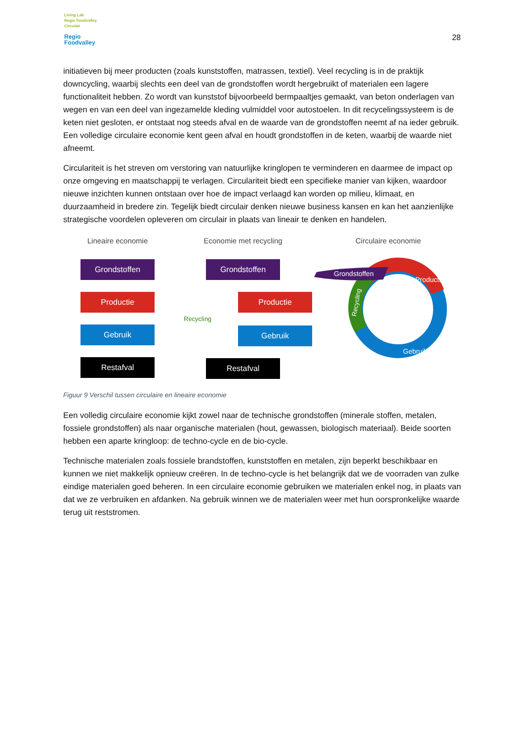Living Lab
Regio Foodvalley
Circulair
Regio
Foodvalley
28
initiatieven bij meer producten (zoals kunststoffen, matrassen, textiel). Veel recycling is in de praktijk downcycling, waarbij slechts een deel van de grondstoffen wordt hergebruikt of materialen een lagere functionaliteit hebben. Zo wordt van kunststof bijvoorbeeld bermpaaltjes gemaakt, van beton onderlagen van wegen en van een deel van ingezamelde kleding vulmiddel voor autostoelen. In dit recycelingssysteem is de keten niet gesloten, er ontstaat nog steeds afval en de waarde van de grondstoffen neemt af na ieder gebruik. Een volledige circulaire economie kent geen afval en houdt grondstoffen in de keten, waarbij de waarde niet afneemt.
Circulariteit is het streven om verstoring van natuurlijke kringlopen te verminderen en daarmee de impact op onze omgeving en maatschappij te verlagen. Circulariteit biedt een specifieke manier van kijken, waardoor nieuwe inzichten kunnen ontstaan over hoe de impact verlaagd kan worden op milieu, klimaat, en duurzaamheid in bredere zin. Tegelijk biedt circulair denken nieuwe business kansen en kan het aanzienlijke strategische voordelen opleveren om circulair in plaats van lineair te denken en handelen.
Lineaire economie
Grondstoffen
Productie
Gebruik
Restafval
Economie met recycling
Grondstoffen
Productie
Recycling
Gebruik
Restafval
Circulaire economie
Grondstoffen
Productie
Recycling
Gebruik
Figuur 9 Verschil tussen circulaire en lineaire economie
Een volledig circulaire economie kijkt zowel naar de technische grondstoffen (minerale stoffen, metalen, fossiele grondstoffen) als naar organische materialen (hout, gewassen, biologisch materiaal). Beide soorten hebben een aparte kringloop: de techno-cycle en de bio-cycle.
Technische materialen zoals fossiele brandstoffen, kunststoffen en metalen, zijn beperkt beschikbaar en kunnen we niet makkelijk opnieuw creëren. In de techno-cycle is het belangrijk dat we de voorraden van zulke eindige materialen goed beheren. In een circulaire economie gebruiken we materialen enkel nog, in plaats van dat we ze verbruiken en afdanken. Na gebruik winnen we de materialen weer met hun oorspronkelijke waarde terug uit reststromen.